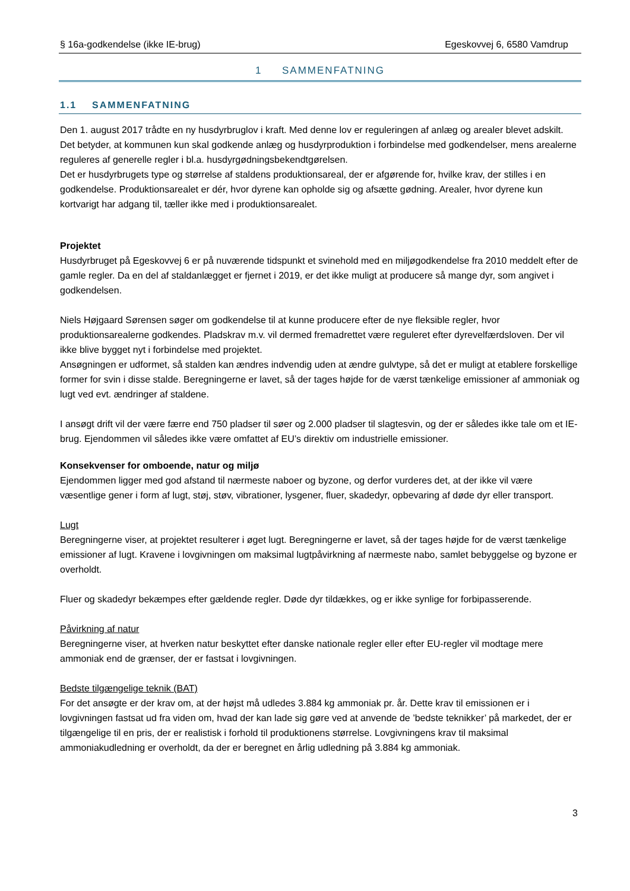§ 16a-godkendelse (ikke IE-brug) Egeskovvej 6, 6580 Vamdrup
1 SAMMENFATNING
1.1 SAMMENFATNING
Den 1. august 2017 trådte en ny husdyrbruglov i kraft. Med denne lov er reguleringen af anlæg og arealer blevet adskilt. Det betyder, at kommunen kun skal godkende anlæg og husdyrproduktion i forbindelse med godkendelser, mens arealerne reguleres af generelle regler i bl.a. husdyrgødningsbekendtgørelsen.
Det er husdyrbrugets type og størrelse af staldens produktionsareal, der er afgørende for, hvilke krav, der stilles i en godkendelse. Produktionsarealet er dér, hvor dyrene kan opholde sig og afsætte gødning. Arealer, hvor dyrene kun kortvarigt har adgang til, tæller ikke med i produktionsarealet.
Projektet
Husdyrbruget på Egeskovvej 6 er på nuværende tidspunkt et svinehold med en miljøgodkendelse fra 2010 meddelt efter de gamle regler. Da en del af staldanlægget er fjernet i 2019, er det ikke muligt at producere så mange dyr, som angivet i godkendelsen.
Niels Højgaard Sørensen søger om godkendelse til at kunne producere efter de nye fleksible regler, hvor produktionsarealerne godkendes. Pladskrav m.v. vil dermed fremadrettet være reguleret efter dyrevelfærdsloven. Der vil ikke blive bygget nyt i forbindelse med projektet.
Ansøgningen er udformet, så stalden kan ændres indvendig uden at ændre gulvtype, så det er muligt at etablere forskellige former for svin i disse stalde. Beregningerne er lavet, så der tages højde for de værst tænkelige emissioner af ammoniak og lugt ved evt. ændringer af staldene.
I ansøgt drift vil der være færre end 750 pladser til søer og 2.000 pladser til slagtesvin, og der er således ikke tale om et IE-brug. Ejendommen vil således ikke være omfattet af EU’s direktiv om industrielle emissioner.
Konsekvenser for omboende, natur og miljø
Ejendommen ligger med god afstand til nærmeste naboer og byzone, og derfor vurderes det, at der ikke vil være væsentlige gener i form af lugt, støj, støv, vibrationer, lysgener, fluer, skadedyr, opbevaring af døde dyr eller transport.
Lugt
Beregningerne viser, at projektet resulterer i øget lugt. Beregningerne er lavet, så der tages højde for de værst tænkelige emissioner af lugt. Kravene i lovgivningen om maksimal lugtpåvirkning af nærmeste nabo, samlet bebyggelse og byzone er overholdt.
Fluer og skadedyr bekæmpes efter gældende regler. Døde dyr tildækkes, og er ikke synlige for forbipasserende.
Påvirkning af natur
Beregningerne viser, at hverken natur beskyttet efter danske nationale regler eller efter EU-regler vil modtage mere ammoniak end de grænser, der er fastsat i lovgivningen.
Bedste tilgængelige teknik (BAT)
For det ansøgte er der krav om, at der højst må udledes 3.884 kg ammoniak pr. år. Dette krav til emissionen er i lovgivningen fastsat ud fra viden om, hvad der kan lade sig gøre ved at anvende de ’bedste teknikker’ på markedet, der er tilgængelige til en pris, der er realistisk i forhold til produktionens størrelse. Lovgivningens krav til maksimal ammoniakudledning er overholdt, da der er beregnet en årlig udledning på 3.884 kg ammoniak.
3